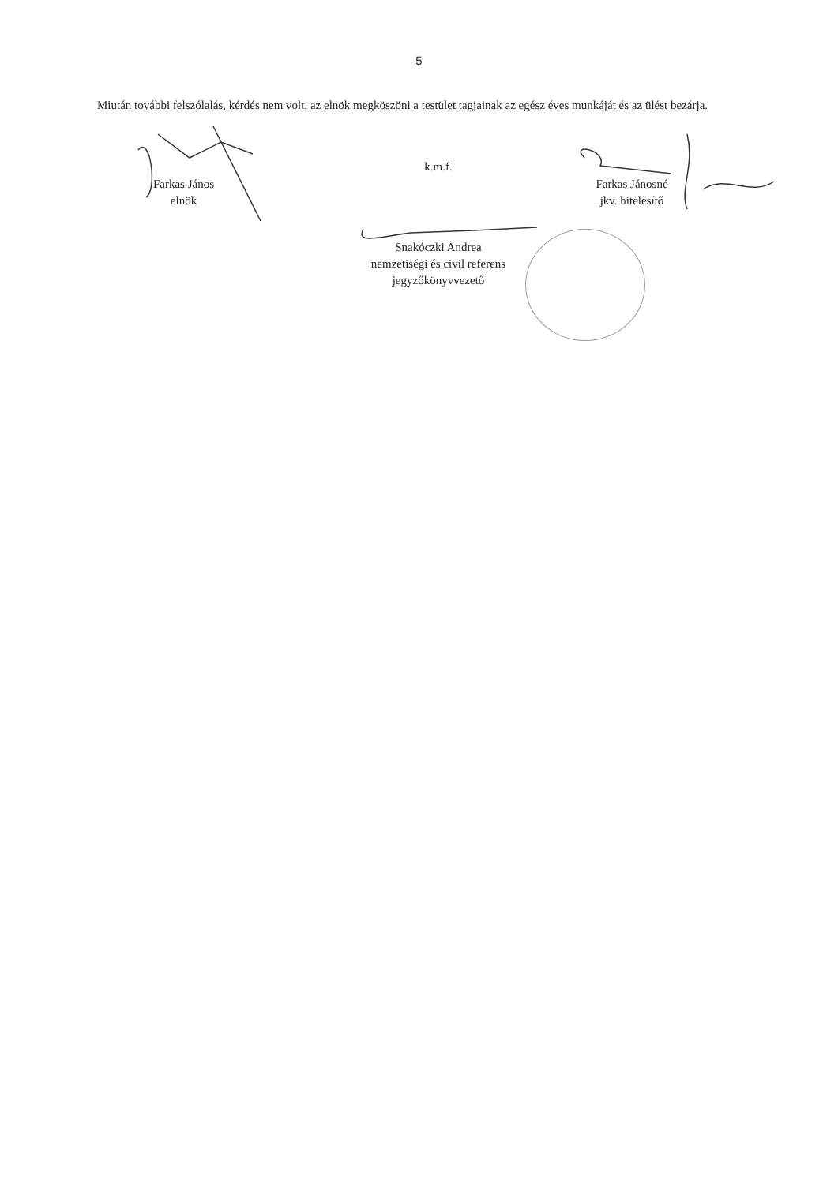5
Miután további felszólalás, kérdés nem volt, az elnök megköszöni a testület tagjainak az egész éves munkáját és az ülést bezárja.
Farkas János
elnök
k.m.f.
Farkas Jánosné
jkv. hitelesítő
Snakóczki Andrea
nemzetiségi és civil referens
jegyzőkönyvvezető